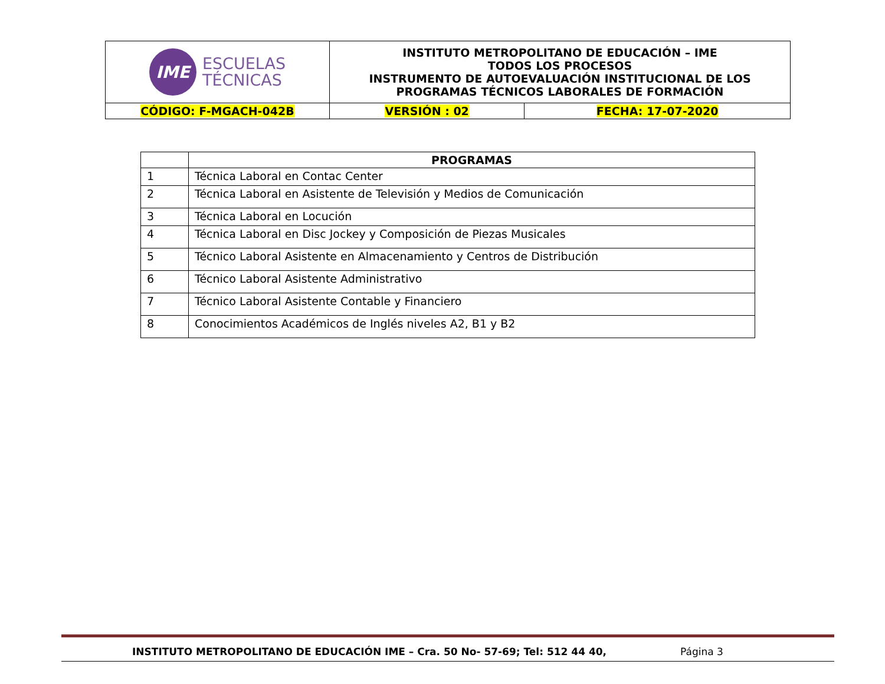| IME ESCUELAS TÉCNICAS | INSTITUTO METROPOLITANO DE EDUCACIÓN – IME TODOS LOS PROCESOS INSTRUMENTO DE AUTOEVALUACIÓN INSTITUCIONAL DE LOS PROGRAMAS TÉCNICOS LABORALES DE FORMACIÓN | |
| CÓDIGO: F-MGACH-042B | VERSIÓN : 02 | FECHA: 17-07-2020 |
| | PROGRAMAS |
| --- | --- |
| 1 | Técnica Laboral en Contac Center |
| 2 | Técnica Laboral en Asistente de Televisión y Medios de Comunicación |
| 3 | Técnica Laboral en Locución |
| 4 | Técnica Laboral en Disc Jockey y Composición de Piezas Musicales |
| 5 | Técnico Laboral Asistente en Almacenamiento y Centros de Distribución |
| 6 | Técnico Laboral Asistente Administrativo |
| 7 | Técnico Laboral Asistente Contable y Financiero |
| 8 | Conocimientos Académicos de Inglés niveles A2, B1 y B2 |
INSTITUTO METROPOLITANO DE EDUCACIÓN IME – Cra. 50 No- 57-69; Tel: 512 44 40, Página 3